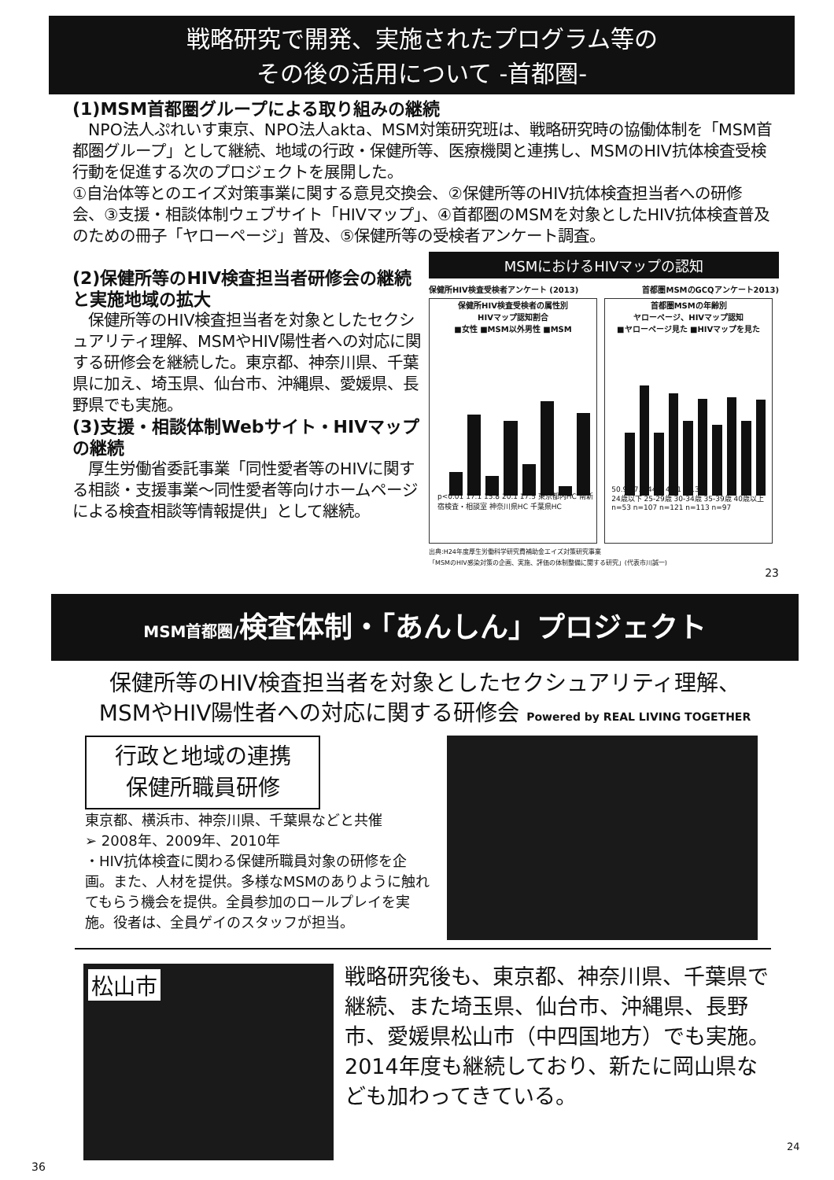戦略研究で開発、実施されたプログラム等の
その後の活用について -首都圏-
(1)MSM首都圏グループによる取り組みの継続
　NPO法人ぷれいす東京、NPO法人akta、MSM対策研究班は、戦略研究時の協働体制を「MSM首都圏グループ」として継続、地域の行政・保健所等、医療機関と連携し、MSMのHIV抗体検査受検行動を促進する次のプロジェクトを展開した。
①自治体等とのエイズ対策事業に関する意見交換会、②保健所等のHIV抗体検査担当者への研修会、③支援・相談体制ウェブサイト「HIVマップ」、④首都圏のMSMを対象としたHIV抗体検査普及のための冊子「ヤローページ」普及、⑤保健所等の受検者アンケート調査。
(2)保健所等のHIV検査担当者研修会の継続と実施地域の拡大
　保健所等のHIV検査担当者を対象としたセクシュアリティ理解、MSMやHIV陽性者への対応に関する研修会を継続した。東京都、神奈川県、千葉県に加え、埼玉県、仙台市、沖縄県、愛媛県、長野県でも実施。
(3)支援・相談体制Webサイト・HIVマップの継続
　厚生労働省委託事業「同性愛者等のHIVに関する相談・支援事業～同性愛者等向けホームページによる検査相談等情報提供」として継続。
MSMにおけるHIVマップの認知
保健所HIV検査受検者アンケート (2013) 首都圏MSMのGCQアンケート2013)
保健所HIV検査受検者の属性別
HIVマップ認知割合
■女性 ■MSM以外男性 ■MSM
p<0.01 17.1 15.8 20.1 17.5 東京都内HC 南新宿検査・相談室 神奈川県HC 千葉県HC
首都圏MSMの年齢別
ヤローページ、HIVマップ認知
■ヤローページ見た ■HIVマップを見た
50.9 47.7 44.6 45.1 44.3
24歳以下 25-29歳 30-34歳 35-39歳 40歳以上
n=53 n=107 n=121 n=113 n=97
出典:H24年度厚生労働科学研究費補助金エイズ対策研究事業
「MSMのHIV感染対策の企画、実施、評価の体制整備に関する研究」(代表市川誠一)
23
MSM首都圏/検査体制・「あんしん」プロジェクト
保健所等のHIV検査担当者を対象としたセクシュアリティ理解、
MSMやHIV陽性者への対応に関する研修会 Powered by REAL LIVING TOGETHER
行政と地域の連携
保健所職員研修
東京都、横浜市、神奈川県、千葉県などと共催
➢ 2008年、2009年、2010年
・HIV抗体検査に関わる保健所職員対象の研修を企画。また、人材を提供。多様なMSMのありように触れてもらう機会を提供。全員参加のロールプレイを実施。役者は、全員ゲイのスタッフが担当。
松山市
戦略研究後も、東京都、神奈川県、千葉県で継続、また埼玉県、仙台市、沖縄県、長野市、愛媛県松山市（中四国地方）でも実施。
2014年度も継続しており、新たに岡山県なども加わってきている。
24
36